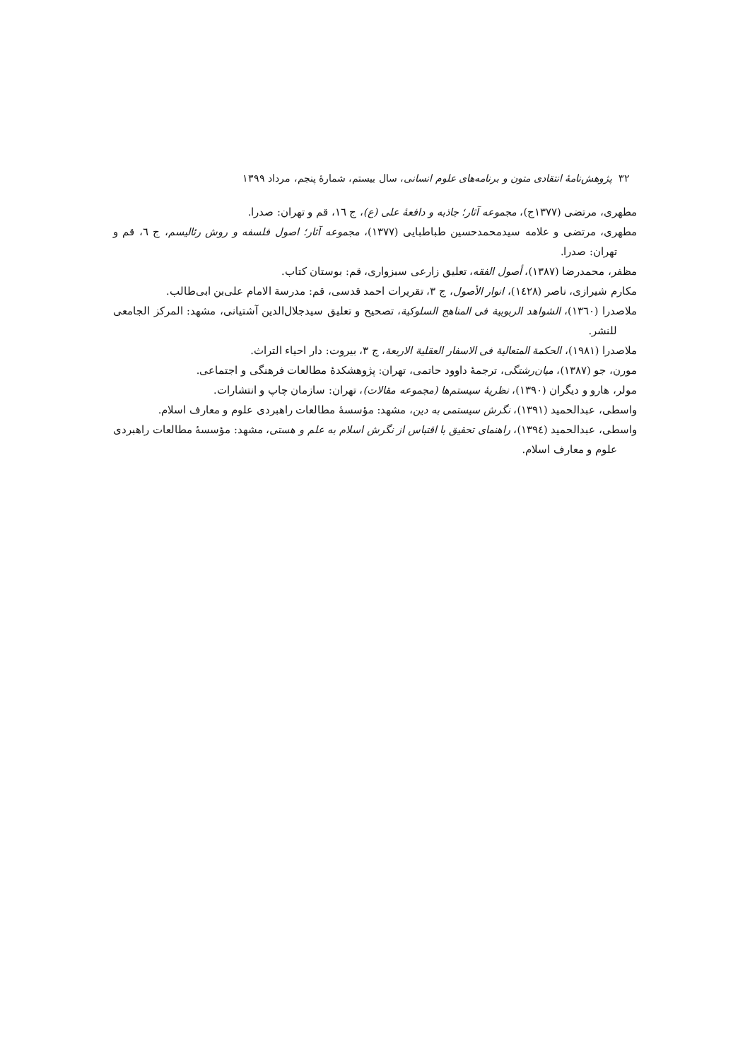۳۲ پژوهش‌نامهٔ انتقادی متون و برنامه‌های علوم انسانی، سال بیستم، شمارهٔ پنجم، مرداد ۱۳۹۹
مطهری، مرتضی (۱۳۷۷ج)، مجموعه آثار؛ جاذبه و دافعهٔ علی (ع)، ج ۱٦، قم و تهران: صدرا.
مطهری، مرتضی و علامه سیدمحمدحسین طباطبایی (۱۳۷۷)، مجموعه آثار؛ اصول فلسفه و روش رئالیسم، ج ٦، قم و تهران: صدرا.
مظفر، محمدرضا (۱۳۸۷)، أصول الفقه، تعلیق زارعی سبزواری، قم: بوستان کتاب.
مکارم شیرازی، ناصر (١٤٢٨)، انوار الأصول، ج ۳، تقریرات احمد قدسی، قم: مدرسة الامام علی‌بن ابی‌طالب.
ملاصدرا (۱۳٦۰)، الشواهد الربوبیة فی المناهج السلوکیة، تصحیح و تعلیق سیدجلال‌الدین آشتیانی، مشهد: المرکز الجامعی للنشر.
ملاصدرا (۱۹۸۱)، الحکمة المتعالیة فی الاسفار العقلیة الاربعة، ج ۳، بیروت: دار احیاء التراث.
مورن، جو (۱۳۸۷)، میان‌رشتگی، ترجمهٔ داوود حاتمی، تهران: پژوهشکدهٔ مطالعات فرهنگی و اجتماعی.
مولر، هارو و دیگران (۱۳۹۰)، نظریهٔ سیستم‌ها (مجموعه مقالات)، تهران: سازمان چاپ و انتشارات.
واسطی، عبدالحمید (۱۳۹۱)، نگرش سیستمی به دین، مشهد: مؤسسهٔ مطالعات راهبردی علوم و معارف اسلام.
واسطی، عبدالحمید (١٣٩٤)، راهنمای تحقیق با اقتباس از نگرش اسلام به علم و هستی، مشهد: مؤسسهٔ مطالعات راهبردی علوم و معارف اسلام.